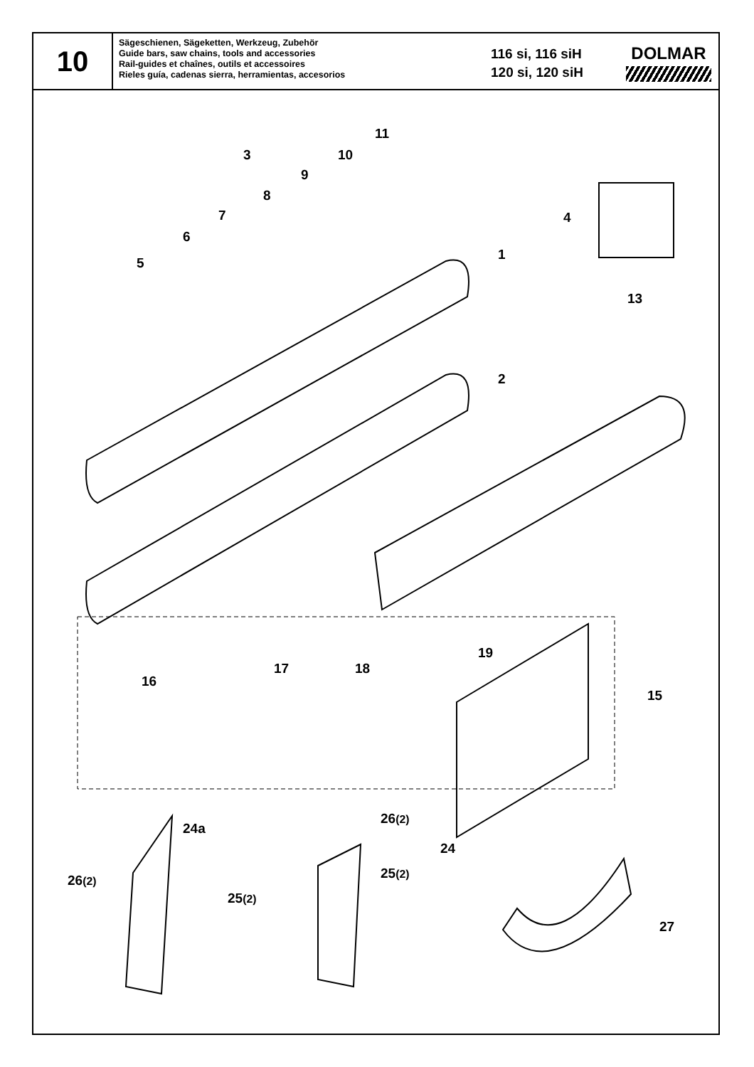10
Sägeschienen, Sägeketten, Werkzeug, Zubehör
Guide bars, saw chains, tools and accessories
Rail-guides et chaînes, outils et accessoires
Rieles guía, cadenas sierra, herramientas, accesorios
116 si, 116 siH
120 si, 120 siH
DOLMAR
11
3 10
9
8
7
6
5
4
1
13
2
19
17 18
16
15
26(2)
24a
24
25(2) 26(2)
25(2)
27